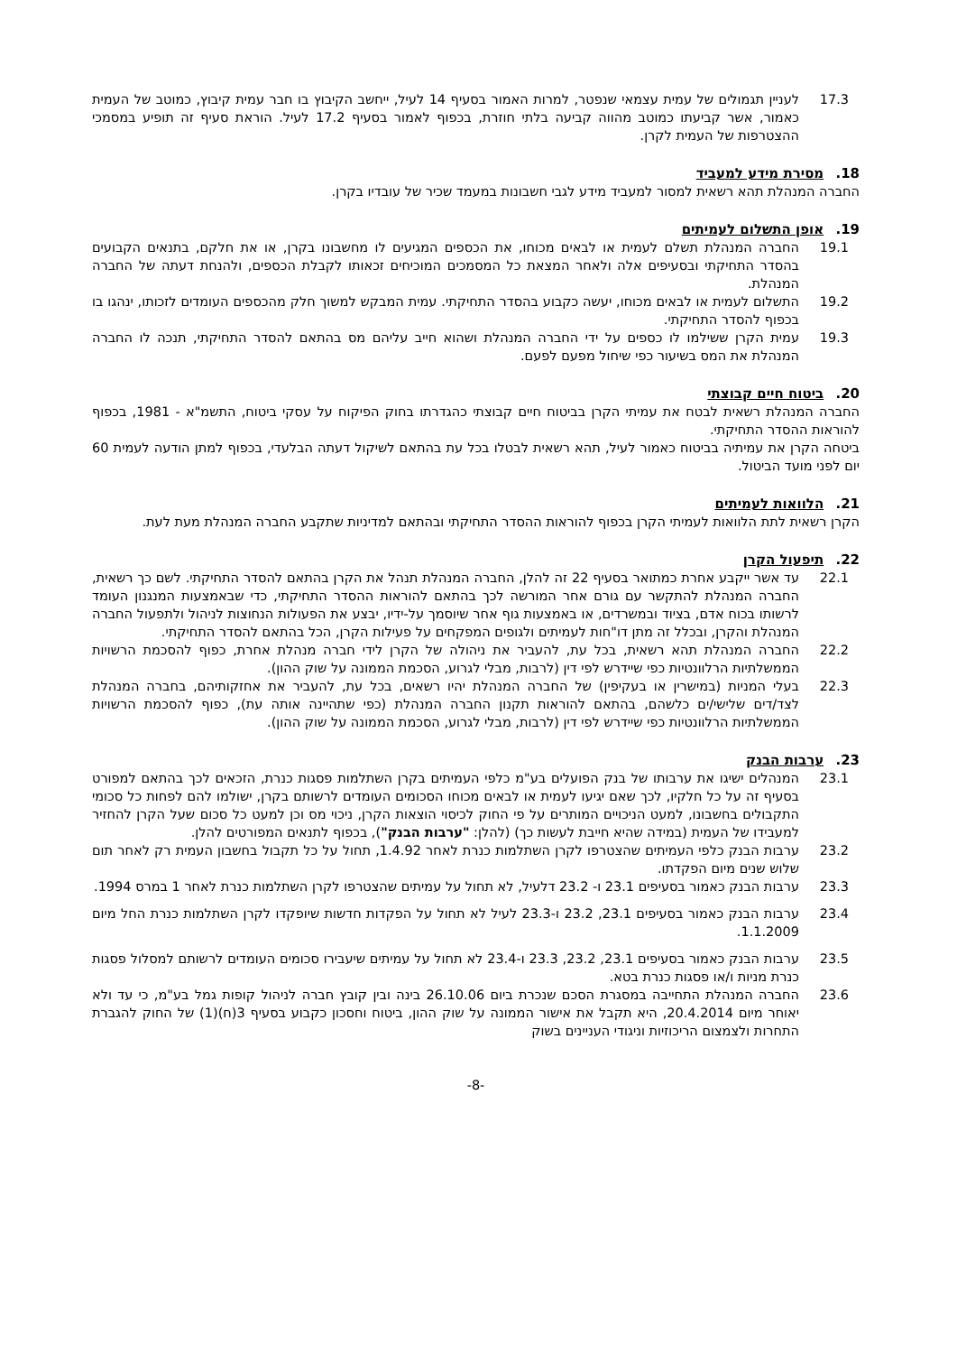17.3 לעניין תגמולים של עמית עצמאי שנפטר, למרות האמור בסעיף 14 לעיל, ייחשב הקיבוץ בו חבר עמית קיבוץ, כמוטב של העמית כאמור, אשר קביעתו כמוטב מהווה קביעה בלתי חוזרת, בכפוף לאמור בסעיף 17.2 לעיל. הוראת סעיף זה תופיע במסמכי ההצטרפות של העמית לקרן.
18. מסירת מידע למעביד
החברה המנהלת תהא רשאית למסור למעביד מידע לגבי חשבונות במעמד שכיר של עובדיו בקרן.
19. אופן התשלום לעמיתים
19.1 החברה המנהלת תשלם לעמית או לבאים מכוחו, את הכספים המגיעים לו מחשבונו בקרן, או את חלקם, בתנאים הקבועים בהסדר התחיקתי ובסעיפים אלה ולאחר המצאת כל המסמכים המוכיחים זכאותו לקבלת הכספים, ולהנחת דעתה של החברה המנהלת.
19.2 התשלום לעמית או לבאים מכוחו, יעשה כקבוע בהסדר התחיקתי. עמית המבקש למשוך חלק מהכספים העומדים לזכותו, ינהגו בו בכפוף להסדר התחיקתי.
19.3 עמית הקרן ששילמו לו כספים על ידי החברה המנהלת ושהוא חייב עליהם מס בהתאם להסדר התחיקתי, תנכה לו החברה המנהלת את המס בשיעור כפי שיחול מפעם לפעם.
20. ביטוח חיים קבוצתי
החברה המנהלת רשאית לבטח את עמיתי הקרן בביטוח חיים קבוצתי כהגדרתו בחוק הפיקוח על עסקי ביטוח, התשמ"א - 1981, בכפוף להוראות ההסדר התחיקתי.
ביטחה הקרן את עמיתיה בביטוח כאמור לעיל, תהא רשאית לבטלו בכל עת בהתאם לשיקול דעתה הבלעדי, בכפוף למתן הודעה לעמית 60 יום לפני מועד הביטול.
21. הלוואות לעמיתים
הקרן רשאית לתת הלוואות לעמיתי הקרן בכפוף להוראות ההסדר התחיקתי ובהתאם למדיניות שתקבע החברה המנהלת מעת לעת.
22. תיפעול הקרן
22.1 עד אשר ייקבע אחרת כמתואר בסעיף 22 זה להלן, החברה המנהלת תנהל את הקרן בהתאם להסדר התחיקתי. לשם כך רשאית, החברה המנהלת להתקשר עם גורם אחר המורשה לכך בהתאם להוראות ההסדר התחיקתי, כדי שבאמצעות המנגנון העומד לרשותו בכוח אדם, בציוד ובמשרדים, או באמצעות גוף אחר שיוסמך על-ידיו, יבצע את הפעולות הנחוצות לניהול ולתפעול החברה המנהלת והקרן, ובכלל זה מתן דו"חות לעמיתים ולגופים המפקחים על פעילות הקרן, הכל בהתאם להסדר התחיקתי.
22.2 החברה המנהלת תהא רשאית, בכל עת, להעביר את ניהולה של הקרן לידי חברה מנהלת אחרת, כפוף להסכמת הרשויות הממשלתיות הרלוונטיות כפי שיידרש לפי דין (לרבות, מבלי לגרוע, הסכמת הממונה על שוק ההון).
22.3 בעלי המניות (במישרין או בעקיפין) של החברה המנהלת יהיו רשאים, בכל עת, להעביר את אחזקותיהם, בחברה המנהלת לצד/דים שלישי/ים כלשהם, בהתאם להוראות תקנון החברה המנהלת (כפי שתהיינה אותה עת), כפוף להסכמת הרשויות הממשלתיות הרלוונטיות כפי שיידרש לפי דין (לרבות, מבלי לגרוע, הסכמת הממונה על שוק ההון).
23. ערבות הבנק
23.1 המנהלים ישיגו את ערבותו של בנק הפועלים בע"מ כלפי העמיתים בקרן השתלמות פסגות כנרת, הזכאים לכך בהתאם למפורט בסעיף זה על כל חלקיו, לכך שאם יגיעו לעמית או לבאים מכוחו הסכומים העומדים לרשותם בקרן, ישולמו להם לפחות כל סכומי התקבולים בחשבונו, למעט הניכויים המותרים על פי החוק לכיסוי הוצאות הקרן, ניכוי מס וכן למעט כל סכום שעל הקרן להחזיר למעבידו של העמית (במידה שהיא חייבת לעשות כך) (להלן: "ערבות הבנק"), בכפוף לתנאים המפורטים להלן.
23.2 ערבות הבנק כלפי העמיתים שהצטרפו לקרן השתלמות כנרת לאחר 1.4.92, תחול על כל תקבול בחשבון העמית רק לאחר תום שלוש שנים מיום הפקדתו.
23.3 ערבות הבנק כאמור בסעיפים 23.1 ו- 23.2 דלעיל, לא תחול על עמיתים שהצטרפו לקרן השתלמות כנרת לאחר 1 במרס 1994.
23.4 ערבות הבנק כאמור בסעיפים 23.1, 23.2 ו-23.3 לעיל לא תחול על הפקדות חדשות שיופקדו לקרן השתלמות כנרת החל מיום 1.1.2009.
23.5 ערבות הבנק כאמור בסעיפים 23.1, 23.2, 23.3 ו-23.4 לא תחול על עמיתים שיעבירו סכומים העומדים לרשותם למסלול פסגות כנרת מניות ו/או פסגות כנרת בטא.
23.6 החברה המנהלת התחייבה במסגרת הסכם שנכרת ביום 26.10.06 בינה ובין קובץ חברה לניהול קופות גמל בע"מ, כי עד ולא יאוחר מיום 20.4.2014, היא תקבל את אישור הממונה על שוק ההון, ביטוח וחסכון כקבוע בסעיף 3(ח)(1) של החוק להגברת התחרות ולצמצום הריכוזיות וניגודי העניינים בשוק
-8-